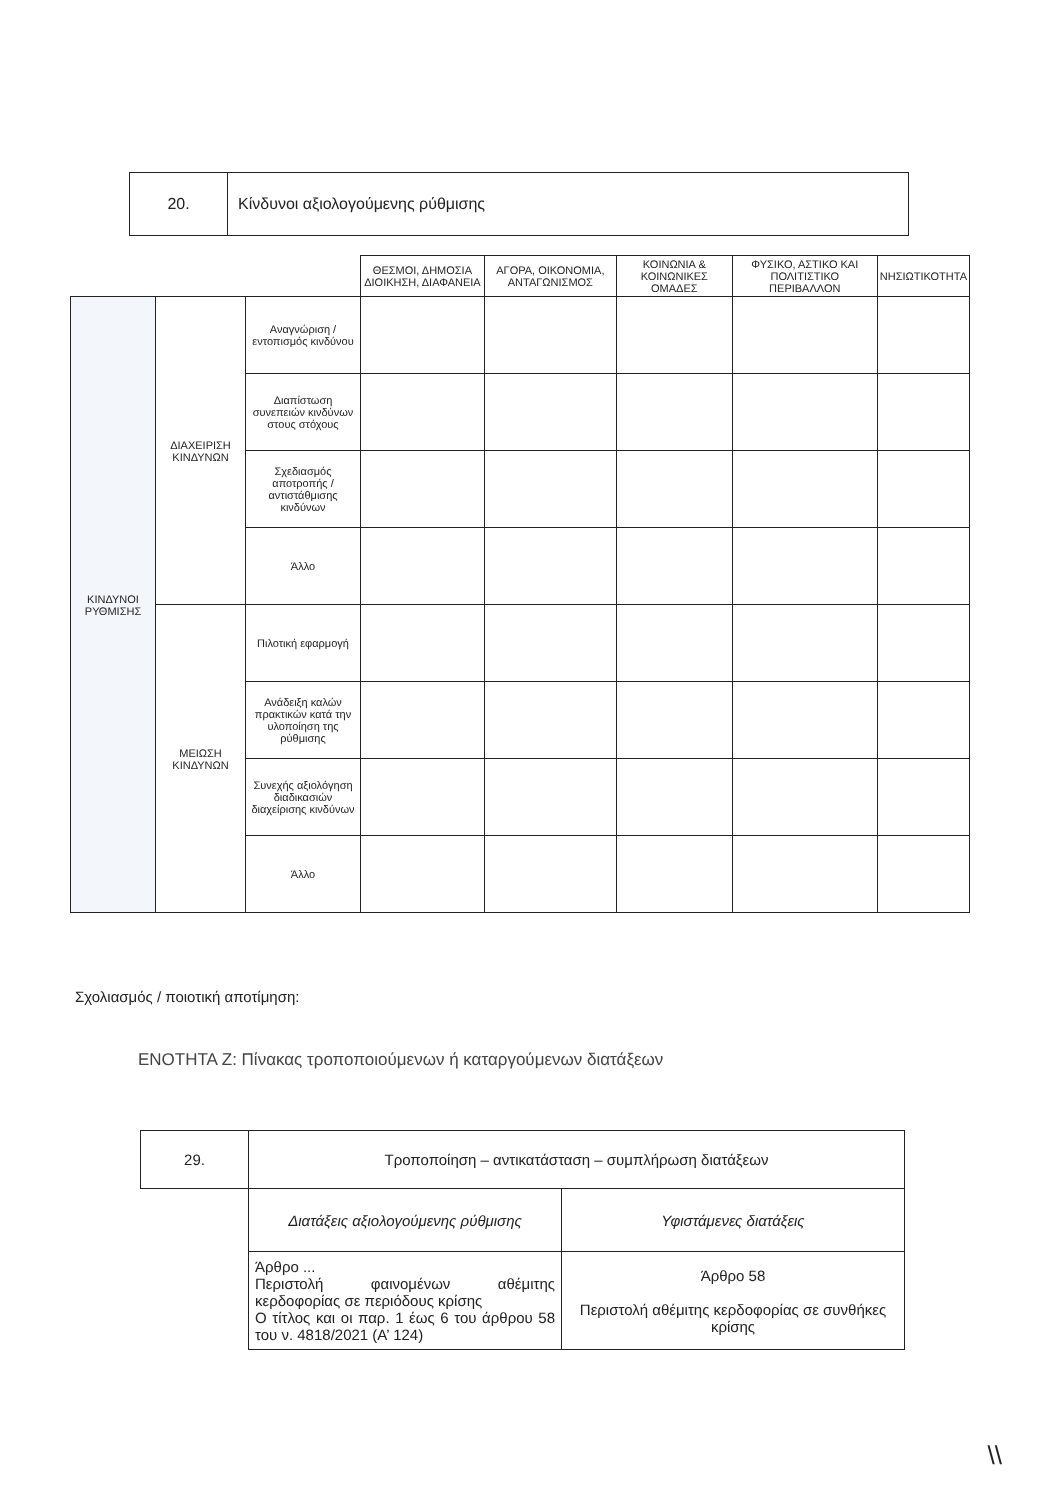| 20. | Κίνδυνοι αξιολογούμενης ρύθμισης |
| | | | ΘΕΣΜΟΙ, ΔΗΜΟΣΙΑ ΔΙΟΙΚΗΣΗ, ΔΙΑΦΑΝΕΙΑ | ΑΓΟΡΑ, ΟΙΚΟΝΟΜΙΑ, ΑΝΤΑΓΩΝΙΣΜΟΣ | ΚΟΙΝΩΝΙΑ & ΚΟΙΝΩΝΙΚΕΣ ΟΜΑΔΕΣ | ΦΥΣΙΚΟ, ΑΣΤΙΚΟ ΚΑΙ ΠΟΛΙΤΙΣΤΙΚΟ ΠΕΡΙΒΑΛΛΟΝ | ΝΗΣΙΩΤΙΚΟΤΗΤΑ |
| --- | --- | --- | --- | --- | --- | --- | --- |
| ΚΙΝΔΥΝΟΙ ΡΥΘΜΙΣΗΣ | ΔΙΑΧΕΙΡΙΣΗ ΚΙΝΔΥΝΩΝ | Αναγνώριση / εντοπισμός κινδύνου | | | | | |
| | | Διαπίστωση συνεπειών κινδύνων στους στόχους | | | | | |
| | | Σχεδιασμός αποτροπής / αντιστάθμισης κινδύνων | | | | | |
| | | Άλλο | | | | | |
| | ΜΕΙΩΣΗ ΚΙΝΔΥΝΩΝ | Πιλοτική εφαρμογή | | | | | |
| | | Ανάδειξη καλών πρακτικών κατά την υλοποίηση της ρύθμισης | | | | | |
| | | Συνεχής αξιολόγηση διαδικασιών διαχείρισης κινδύνων | | | | | |
| | | Άλλο | | | | | |
Σχολιασμός / ποιοτική αποτίμηση:
ΕΝΟΤΗΤΑ Ζ: Πίνακας τροποποιούμενων ή καταργούμενων διατάξεων
| 29. | Τροποποίηση – αντικατάσταση – συμπλήρωση διατάξεων | |
| | Διατάξεις αξιολογούμενης ρύθμισης | Υφιστάμενες διατάξεις |
| | Άρθρο ... Περιστολή φαινομένων αθέμιτης κερδοφορίας σε περιόδους κρίσης Ο τίτλος και οι παρ. 1 έως 6 του άρθρου 58 του ν. 4818/2021 (Α’ 124) | Άρθρο 58 Περιστολή αθέμιτης κερδοφορίας σε συνθήκες κρίσης |
\\